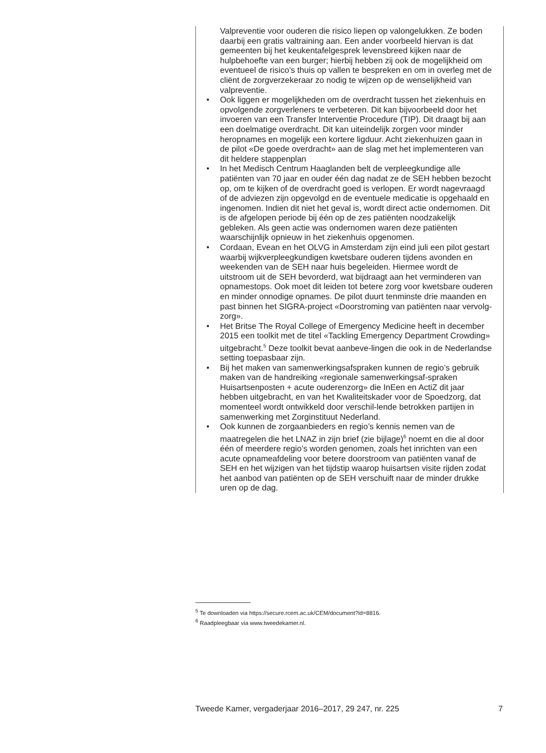Valpreventie voor ouderen die risico liepen op valongelukken. Ze boden daarbij een gratis valtraining aan. Een ander voorbeeld hiervan is dat gemeenten bij het keukentafelgesprek levensbreed kijken naar de hulpbehoefte van een burger; hierbij hebben zij ook de mogelijkheid om eventueel de risico’s thuis op vallen te bespreken en om in overleg met de cliënt de zorgverzekeraar zo nodig te wijzen op de wenselijkheid van valpreventie.
• Ook liggen er mogelijkheden om de overdracht tussen het ziekenhuis en opvolgende zorgverleners te verbeteren. Dit kan bijvoorbeeld door het invoeren van een Transfer Interventie Procedure (TIP). Dit draagt bij aan een doelmatige overdracht. Dit kan uiteindelijk zorgen voor minder heropnames en mogelijk een kortere ligduur. Acht ziekenhuizen gaan in de pilot «De goede overdracht» aan de slag met het implementeren van dit heldere stappenplan
• In het Medisch Centrum Haaglanden belt de verpleegkundige alle patiënten van 70 jaar en ouder één dag nadat ze de SEH hebben bezocht op, om te kijken of de overdracht goed is verlopen. Er wordt nagevraagd of de adviezen zijn opgevolgd en de eventuele medicatie is opgehaald en ingenomen. Indien dit niet het geval is, wordt direct actie ondernomen. Dit is de afgelopen periode bij één op de zes patiënten noodzakelijk gebleken. Als geen actie was ondernomen waren deze patiënten waarschijnlijk opnieuw in het ziekenhuis opgenomen.
• Cordaan, Evean en het OLVG in Amsterdam zijn eind juli een pilot gestart waarbij wijkverpleegkundigen kwetsbare ouderen tijdens avonden en weekenden van de SEH naar huis begeleiden. Hiermee wordt de uitstroom uit de SEH bevorderd, wat bijdraagt aan het verminderen van opnamestops. Ook moet dit leiden tot betere zorg voor kwetsbare ouderen en minder onnodige opnames. De pilot duurt tenminste drie maanden en past binnen het SIGRA-project «Doorstroming van patiënten naar vervolg-zorg».
• Het Britse The Royal College of Emergency Medicine heeft in december 2015 een toolkit met de titel «Tackling Emergency Department Crowding» uitgebracht.<sup>5</sup> Deze toolkit bevat aanbeve-lingen die ook in de Nederlandse setting toepasbaar zijn.
• Bij het maken van samenwerkingsafspraken kunnen de regio’s gebruik maken van de handreiking «regionale samenwerkingsaf-spraken Huisartsenposten + acute ouderenzorg» die InEen en ActiZ dit jaar hebben uitgebracht, en van het Kwaliteitskader voor de Spoedzorg, dat momenteel wordt ontwikkeld door verschil-lende betrokken partijen in samenwerking met Zorginstituut Nederland.
• Ook kunnen de zorgaanbieders en regio’s kennis nemen van de maatregelen die het LNAZ in zijn brief (zie bijlage)<sup>6</sup> noemt en die al door één of meerdere regio’s worden genomen, zoals het inrichten van een acute opnameafdeling voor betere doorstroom van patiënten vanaf de SEH en het wijzigen van het tijdstip waarop huisartsen visite rijden zodat het aanbod van patiënten op de SEH verschuift naar de minder drukke uren op de dag.
<sup>5</sup> Te downloaden via https://secure.rcem.ac.uk/CEM/document?id=8816.
<sup>6</sup> Raadpleegbaar via www.tweedekamer.nl.
Tweede Kamer, vergaderjaar 2016–2017, 29 247, nr. 225 7